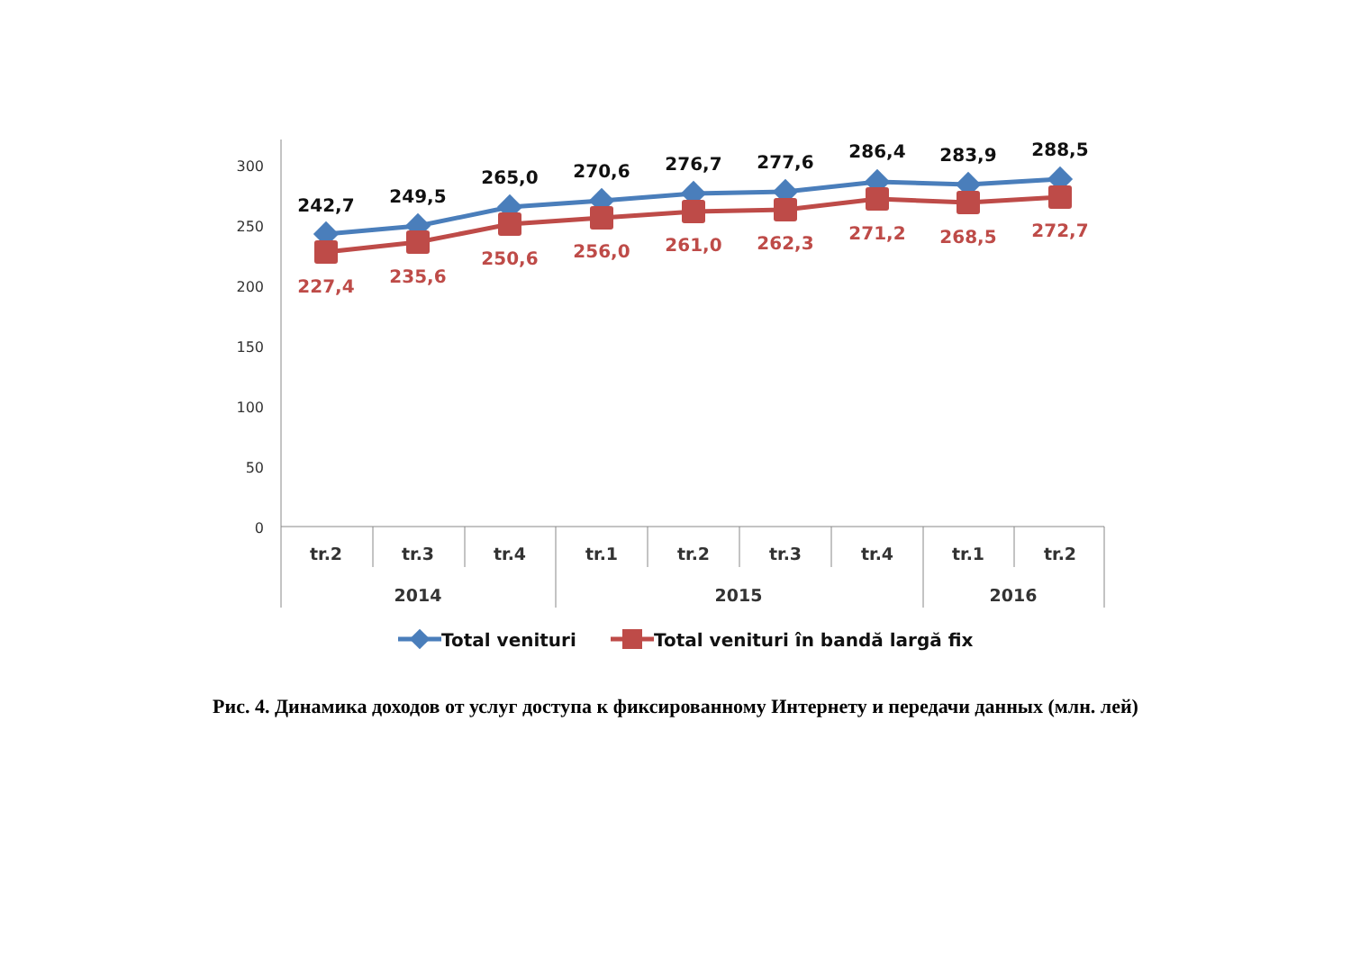300
250
200
150
100
50
0
tr.2
tr.3
tr.4
tr.1
tr.2
tr.3
tr.4
tr.1
tr.2
2014
2015
2016
242,7
249,5
265,0
270,6
276,7
277,6
286,4
283,9
288,5
227,4
235,6
250,6
256,0
261,0
262,3
271,2
268,5
272,7
Total venituri
Total venituri în bandă largă fix
Рис. 4. Динамика доходов от услуг доступа к фиксированному Интернету и передачи данных (млн. лей)